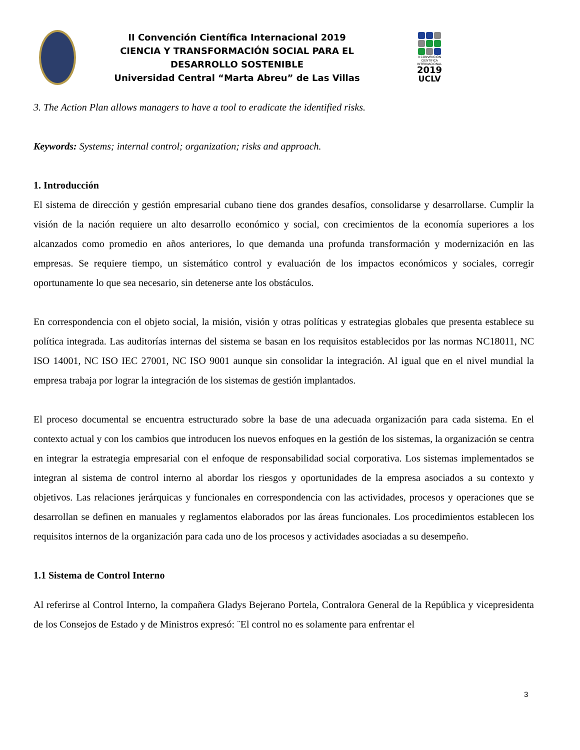II Convención Científica Internacional 2019
CIENCIA Y TRANSFORMACIÓN SOCIAL PARA EL DESARROLLO SOSTENIBLE
Universidad Central “Marta Abreu” de Las Villas
II CONVENCIÓN CIENTIFICA INTERNACIONAL
2019
UCLV
3. The Action Plan allows managers to have a tool to eradicate the identified risks.
Keywords: Systems; internal control; organization; risks and approach.
1. Introducción
El sistema de dirección y gestión empresarial cubano tiene dos grandes desafíos, consolidarse y desarrollarse. Cumplir la visión de la nación requiere un alto desarrollo económico y social, con crecimientos de la economía superiores a los alcanzados como promedio en años anteriores, lo que demanda una profunda transformación y modernización en las empresas. Se requiere tiempo, un sistemático control y evaluación de los impactos económicos y sociales, corregir oportunamente lo que sea necesario, sin detenerse ante los obstáculos.
En correspondencia con el objeto social, la misión, visión y otras políticas y estrategias globales que presenta establece su política integrada. Las auditorías internas del sistema se basan en los requisitos establecidos por las normas NC18011, NC ISO 14001, NC ISO IEC 27001, NC ISO 9001 aunque sin consolidar la integración. Al igual que en el nivel mundial la empresa trabaja por lograr la integración de los sistemas de gestión implantados.
El proceso documental se encuentra estructurado sobre la base de una adecuada organización para cada sistema. En el contexto actual y con los cambios que introducen los nuevos enfoques en la gestión de los sistemas, la organización se centra en integrar la estrategia empresarial con el enfoque de responsabilidad social corporativa. Los sistemas implementados se integran al sistema de control interno al abordar los riesgos y oportunidades de la empresa asociados a su contexto y objetivos. Las relaciones jerárquicas y funcionales en correspondencia con las actividades, procesos y operaciones que se desarrollan se definen en manuales y reglamentos elaborados por las áreas funcionales. Los procedimientos establecen los requisitos internos de la organización para cada uno de los procesos y actividades asociadas a su desempeño.
1.1 Sistema de Control Interno
Al referirse al Control Interno, la compañera Gladys Bejerano Portela, Contralora General de la República y vicepresidenta de los Consejos de Estado y de Ministros expresó: ¨El control no es solamente para enfrentar el
3